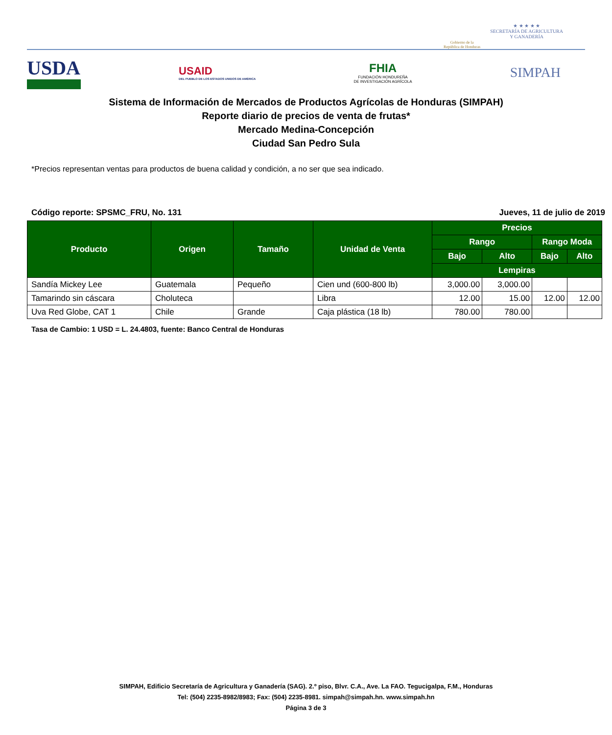Gobierno de la
República de Honduras
★ ★ ★ ★ ★
SECRETARÍA DE AGRICULTURA
Y GANADERÍA
USDA
USAID
DEL PUEBLO DE LOS ESTADOS UNIDOS DE AMÉRICA
FHIA
FUNDACIÓN HONDUREÑA
DE INVESTIGACIÓN AGRÍCOLA
SIMPAH
Sistema de Información de Mercados de Productos Agrícolas de Honduras (SIMPAH)
Reporte diario de precios de venta de frutas*
Mercado Medina-Concepción
Ciudad San Pedro Sula
*Precios representan ventas para productos de buena calidad y condición, a no ser que sea indicado.
Código reporte: SPSMC_FRU, No. 131 Jueves, 11 de julio de 2019
| Producto | Origen | Tamaño | Unidad de Venta | Precios | | | |
| --- | --- | --- | --- | --- | --- | --- | --- |
| | | | | Rango | | Rango Moda | |
| | | | | Bajo | Alto | Bajo | Alto |
| | | | | Lempiras | | | |
| Sandía Mickey Lee | Guatemala | Pequeño | Cien und (600-800 lb) | 3,000.00 | 3,000.00 | | |
| Tamarindo sin cáscara | Choluteca | | Libra | 12.00 | 15.00 | 12.00 | 12.00 |
| Uva Red Globe, CAT 1 | Chile | Grande | Caja plástica (18 lb) | 780.00 | 780.00 | | |
Tasa de Cambio: 1 USD = L. 24.4803, fuente: Banco Central de Honduras
SIMPAH, Edificio Secretaría de Agricultura y Ganadería (SAG). 2.º piso, Blvr. C.A., Ave. La FAO. Tegucigalpa, F.M., Honduras
Tel: (504) 2235-8982/8983; Fax: (504) 2235-8981. simpah@simpah.hn. www.simpah.hn
Página 3 de 3